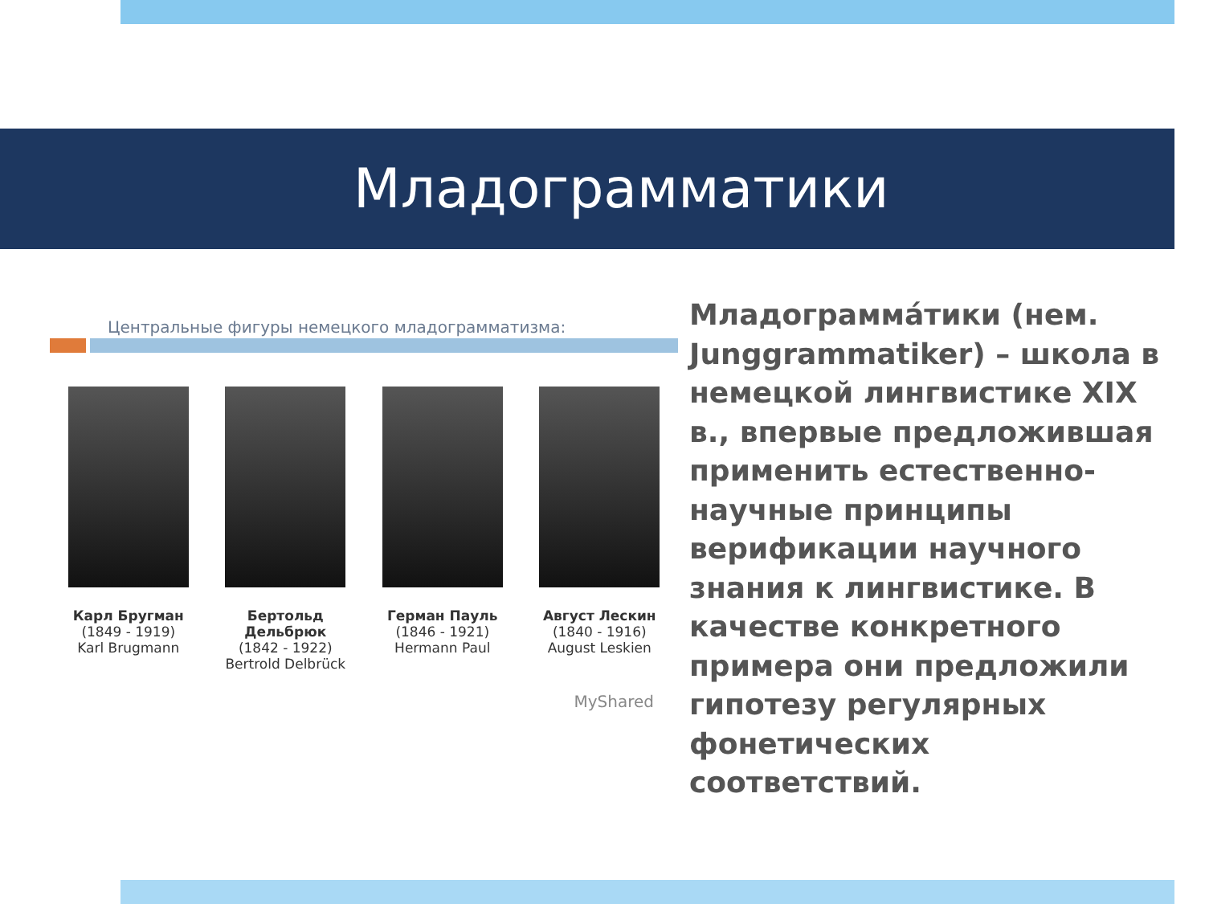Младограмматики
Центральные фигуры немецкого младограмматизма:
Карл Бругман
(1849 - 1919)
Karl Brugmann
Бертольд Дельбрюк
(1842 - 1922)
Bertrold Delbrück
Герман Пауль
(1846 - 1921)
Hermann Paul
Август Лескин
(1840 - 1916)
August Leskien
MyShared
Младограмма́тики (нем. Junggrammatiker) – школа в немецкой лингвистике XIX в., впервые предложившая применить естественно-научные принципы верификации научного знания к лингвистике. В качестве конкретного примера они предложили гипотезу регулярных фонетических соответствий.